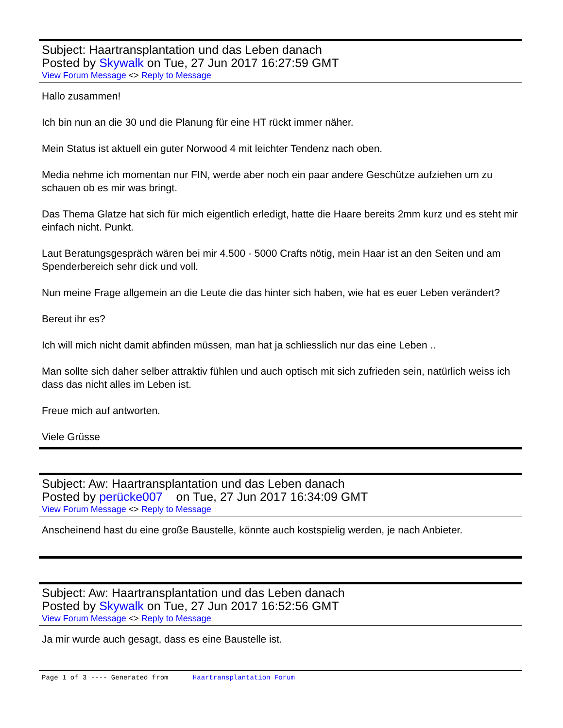Subject: Haartransplantation und das Leben danach
Posted by Skywalk on Tue, 27 Jun 2017 16:27:59 GMT
View Forum Message <> Reply to Message
Hallo zusammen!
Ich bin nun an die 30 und die Planung für eine HT rückt immer näher.
Mein Status ist aktuell ein guter Norwood 4 mit leichter Tendenz nach oben.
Media nehme ich momentan nur FIN, werde aber noch ein paar andere Geschütze aufziehen um zu schauen ob es mir was bringt.
Das Thema Glatze hat sich für mich eigentlich erledigt, hatte die Haare bereits 2mm kurz und es steht mir einfach nicht. Punkt.
Laut Beratungsgespräch wären bei mir 4.500 - 5000 Crafts nötig, mein Haar ist an den Seiten und am Spenderbereich sehr dick und voll.
Nun meine Frage allgemein an die Leute die das hinter sich haben, wie hat es euer Leben verändert?
Bereut ihr es?
Ich will mich nicht damit abfinden müssen, man hat ja schliesslich nur das eine Leben ..
Man sollte sich daher selber attraktiv fühlen und auch optisch mit sich zufrieden sein, natürlich weiss ich dass das nicht alles im Leben ist.
Freue mich auf antworten.
Viele Grüsse
Subject: Aw: Haartransplantation und das Leben danach
Posted by perücke007 on Tue, 27 Jun 2017 16:34:09 GMT
View Forum Message <> Reply to Message
Anscheinend hast du eine große Baustelle, könnte auch kostspielig werden, je nach Anbieter.
Subject: Aw: Haartransplantation und das Leben danach
Posted by Skywalk on Tue, 27 Jun 2017 16:52:56 GMT
View Forum Message <> Reply to Message
Ja mir wurde auch gesagt, dass es eine Baustelle ist.
Page 1 of 3 ---- Generated from Haartransplantation Forum